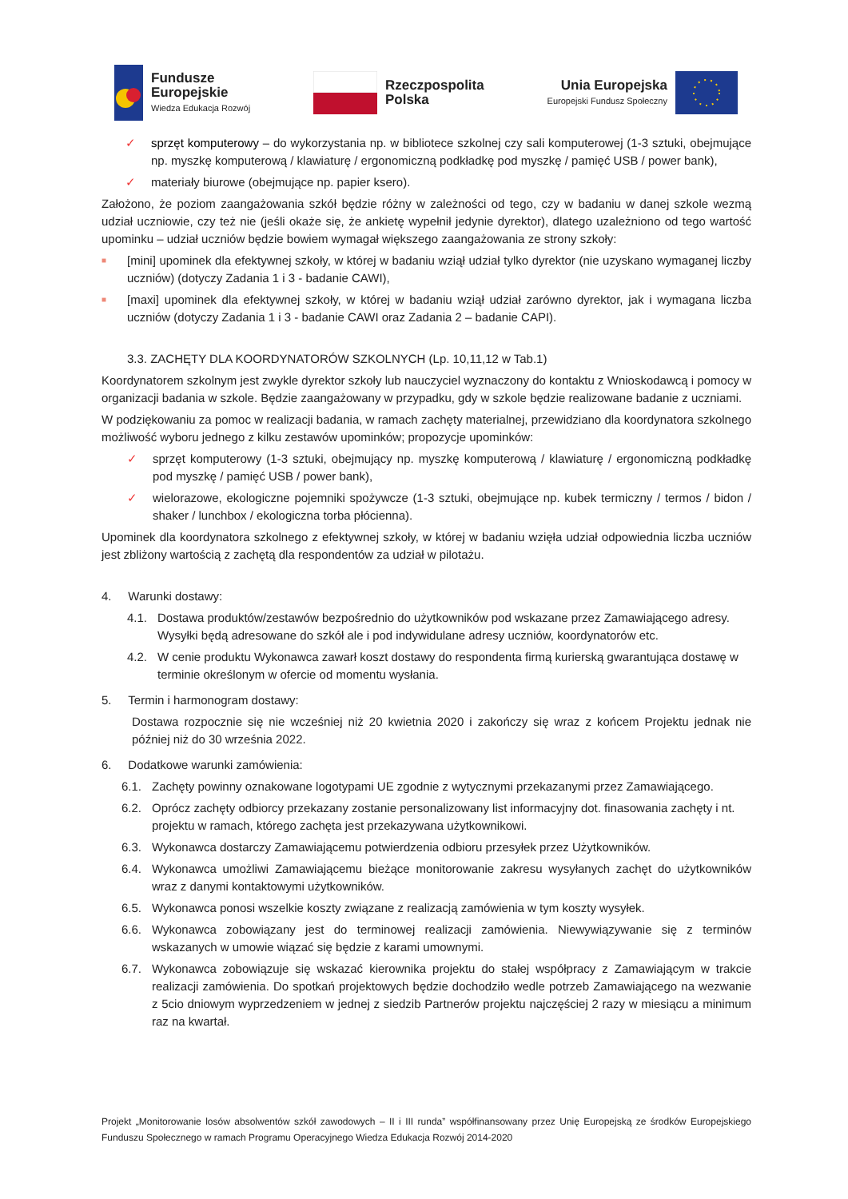Fundusze
Europejskie
Wiedza Edukacja Rozwój
Rzeczpospolita
Polska
Unia Europejska
Europejski Fundusz Społeczny
✓ sprzęt komputerowy – do wykorzystania np. w bibliotece szkolnej czy sali komputerowej (1-3 sztuki, obejmujące np. myszkę komputerową / klawiaturę / ergonomiczną podkładkę pod myszkę / pamięć USB / power bank),
✓ materiały biurowe (obejmujące np. papier ksero).
Założono, że poziom zaangażowania szkół będzie różny w zależności od tego, czy w badaniu w danej szkole wezmą udział uczniowie, czy też nie (jeśli okaże się, że ankietę wypełnił jedynie dyrektor), dlatego uzależniono od tego wartość upominku – udział uczniów będzie bowiem wymagał większego zaangażowania ze strony szkoły:
■
[mini] upominek dla efektywnej szkoły, w której w badaniu wziął udział tylko dyrektor (nie uzyskano wymaganej liczby uczniów) (dotyczy Zadania 1 i 3 - badanie CAWI),
■
[maxi] upominek dla efektywnej szkoły, w której w badaniu wziął udział zarówno dyrektor, jak i wymagana liczba uczniów (dotyczy Zadania 1 i 3 - badanie CAWI oraz Zadania 2 – badanie CAPI).
3.3. ZACHĘTY DLA KOORDYNATORÓW SZKOLNYCH (Lp. 10,11,12 w Tab.1)
Koordynatorem szkolnym jest zwykle dyrektor szkoły lub nauczyciel wyznaczony do kontaktu z Wnioskodawcą i pomocy w organizacji badania w szkole. Będzie zaangażowany w przypadku, gdy w szkole będzie realizowane badanie z uczniami.
W podziękowaniu za pomoc w realizacji badania, w ramach zachęty materialnej, przewidziano dla koordynatora szkolnego możliwość wyboru jednego z kilku zestawów upominków; propozycje upominków:
✓ sprzęt komputerowy (1-3 sztuki, obejmujący np. myszkę komputerową / klawiaturę / ergonomiczną podkładkę pod myszkę / pamięć USB / power bank),
✓ wielorazowe, ekologiczne pojemniki spożywcze (1-3 sztuki, obejmujące np. kubek termiczny / termos / bidon / shaker / lunchbox / ekologiczna torba płócienna).
Upominek dla koordynatora szkolnego z efektywnej szkoły, w której w badaniu wzięła udział odpowiednia liczba uczniów jest zbliżony wartością z zachętą dla respondentów za udział w pilotażu.
4. Warunki dostawy:
4.1. Dostawa produktów/zestawów bezpośrednio do użytkowników pod wskazane przez Zamawiającego adresy. Wysyłki będą adresowane do szkół ale i pod indywidulane adresy uczniów, koordynatorów etc.
4.2. W cenie produktu Wykonawca zawarł koszt dostawy do respondenta firmą kurierską gwarantująca dostawę w terminie określonym w ofercie od momentu wysłania.
5. Termin i harmonogram dostawy:
Dostawa rozpocznie się nie wcześniej niż 20 kwietnia 2020 i zakończy się wraz z końcem Projektu jednak nie później niż do 30 września 2022.
6. Dodatkowe warunki zamówienia:
6.1. Zachęty powinny oznakowane logotypami UE zgodnie z wytycznymi przekazanymi przez Zamawiającego.
6.2. Oprócz zachęty odbiorcy przekazany zostanie personalizowany list informacyjny dot. finasowania zachęty i nt. projektu w ramach, którego zachęta jest przekazywana użytkownikowi.
6.3. Wykonawca dostarczy Zamawiającemu potwierdzenia odbioru przesyłek przez Użytkowników.
6.4. Wykonawca umożliwi Zamawiającemu bieżące monitorowanie zakresu wysyłanych zachęt do użytkowników wraz z danymi kontaktowymi użytkowników.
6.5. Wykonawca ponosi wszelkie koszty związane z realizacją zamówienia w tym koszty wysyłek.
6.6. Wykonawca zobowiązany jest do terminowej realizacji zamówienia. Niewywiązywanie się z terminów wskazanych w umowie wiązać się będzie z karami umownymi.
6.7. Wykonawca zobowiązuje się wskazać kierownika projektu do stałej współpracy z Zamawiającym w trakcie realizacji zamówienia. Do spotkań projektowych będzie dochodziło wedle potrzeb Zamawiającego na wezwanie z 5cio dniowym wyprzedzeniem w jednej z siedzib Partnerów projektu najczęściej 2 razy w miesiącu a minimum raz na kwartał.
Projekt „Monitorowanie losów absolwentów szkół zawodowych – II i III runda” współfinansowany przez Unię Europejską ze środków Europejskiego Funduszu Społecznego w ramach Programu Operacyjnego Wiedza Edukacja Rozwój 2014-2020